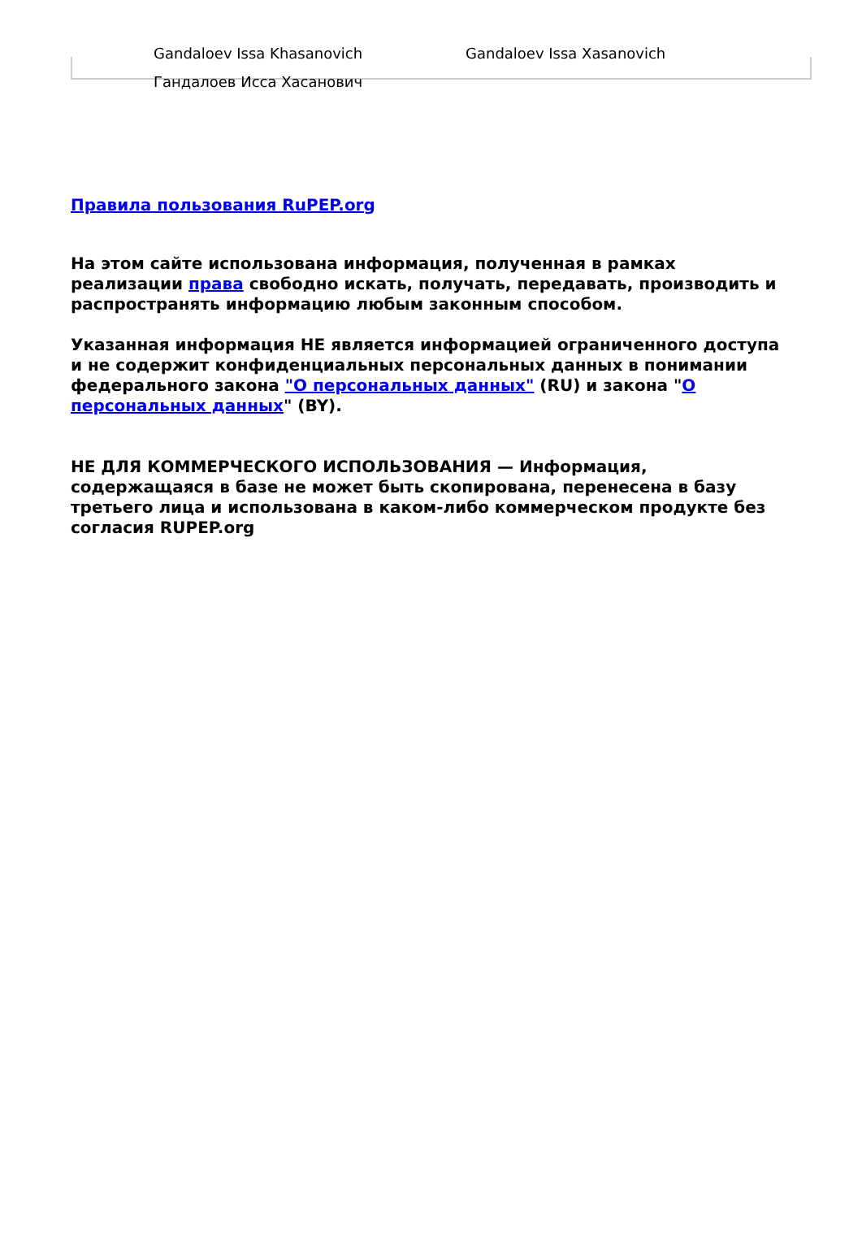Gandaloev Issa Khasanovich Gandaloev Issa Xasanovich
Гандалоев Исса Хасанович
Правила пользования RuPEP.org
На этом сайте использована информация, полученная в рамках реализации права свободно искать, получать, передавать, производить и распространять информацию любым законным способом.
Указанная информация НЕ является информацией ограниченного доступа и не содержит конфиденциальных персональных данных в понимании федерального закона "О персональных данных" (RU) и закона "О персональных данных" (BY).
НЕ ДЛЯ КОММЕРЧЕСКОГО ИСПОЛЬЗОВАНИЯ — Информация, содержащаяся в базе не может быть скопирована, перенесена в базу третьего лица и использована в каком-либо коммерческом продукте без согласия RUPEP.org